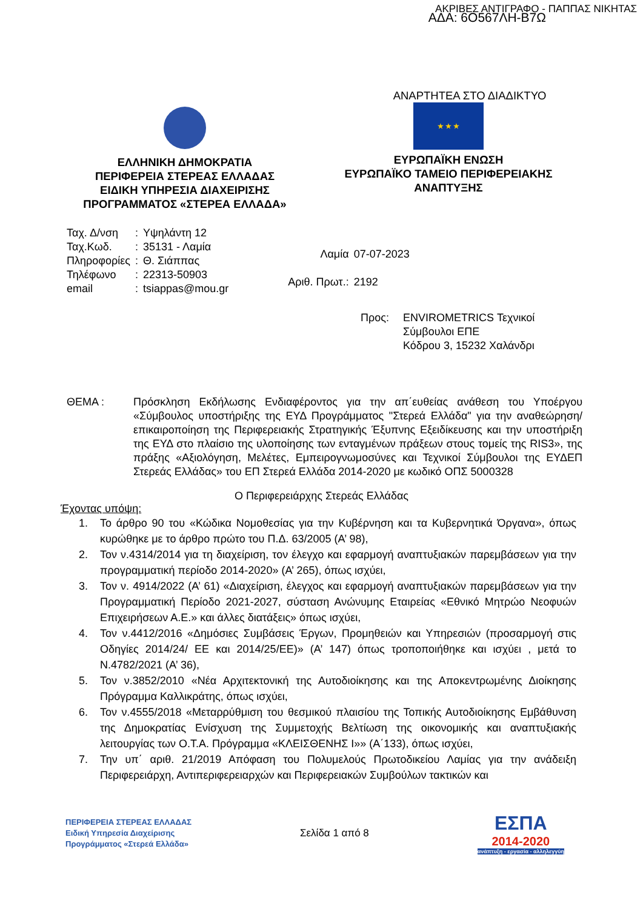ΑΚΡΙΒΕΣ ΑΝΤΙΓΡΑΦΟ - ΠΑΠΠΑΣ ΝΙΚΗΤΑΣ
ΑΔΑ: 6Ο567ΛΗ-Β7Ω
ΕΛΛΗΝΙΚΗ ΔΗΜΟΚΡΑΤΙΑ
ΠΕΡΙΦΕΡΕΙΑ ΣΤΕΡΕΑΣ ΕΛΛΑΔΑΣ
ΕΙΔΙΚΗ ΥΠΗΡΕΣΙΑ ΔΙΑΧΕΙΡΙΣΗΣ
ΠΡΟΓΡΑΜΜΑΤΟΣ «ΣΤΕΡΕΑ ΕΛΛΑΔΑ»
ΑΝΑΡΤΗΤΕΑ ΣΤΟ ΔΙΑΔΙΚΤΥΟ
★ ★ ★
ΕΥΡΩΠΑΪΚΗ ΕΝΩΣΗ
ΕΥΡΩΠΑΪΚΟ ΤΑΜΕΙΟ ΠΕΡΙΦΕΡΕΙΑΚΗΣ
ΑΝΑΠΤΥΞΗΣ
| Ταχ. Δ/νση | : | Υψηλάντη 12 |
| Ταχ.Κωδ. | : | 35131 - Λαμία |
| Πληροφορίες | : | Θ. Σιάππας |
| Τηλέφωνο | : | 22313-50903 |
| email | : | tsiappas@mou.gr |
| Λαμία | 07-07-2023 |
| Αριθ. Πρωτ.: | 2192 |
Προς: ENVIROMETRICS Τεχνικοί
Σύμβουλοι ΕΠΕ
Κόδρου 3, 15232 Χαλάνδρι
ΘΕΜΑ : Πρόσκληση Εκδήλωσης Ενδιαφέροντος για την απ΄ευθείας ανάθεση του Υποέργου «Σύμβουλος υποστήριξης της ΕΥΔ Προγράμματος "Στερεά Ελλάδα" για την αναθεώρηση/επικαιροποίηση της Περιφερειακής Στρατηγικής Έξυπνης Εξειδίκευσης και την υποστήριξη της ΕΥΔ στο πλαίσιο της υλοποίησης των ενταγμένων πράξεων στους τομείς της RIS3», της πράξης «Αξιολόγηση, Μελέτες, Εμπειρογνωμοσύνες και Τεχνικοί Σύμβουλοι της ΕΥΔΕΠ Στερεάς Ελλάδας» του ΕΠ Στερεά Ελλάδα 2014-2020 με κωδικό ΟΠΣ 5000328
Ο Περιφερειάρχης Στερεάς Ελλάδας
Έχοντας υπόψη:
1. Το άρθρο 90 του «Κώδικα Νομοθεσίας για την Κυβέρνηση και τα Κυβερνητικά Όργανα», όπως κυρώθηκε με το άρθρο πρώτο του Π.Δ. 63/2005 (Α’ 98),
2. Τον ν.4314/2014 για τη διαχείριση, τον έλεγχο και εφαρμογή αναπτυξιακών παρεμβάσεων για την προγραμματική περίοδο 2014-2020» (Α’ 265), όπως ισχύει,
3. Τον ν. 4914/2022 (Α’ 61) «Διαχείριση, έλεγχος και εφαρμογή αναπτυξιακών παρεμβάσεων για την Προγραμματική Περίοδο 2021-2027, σύσταση Ανώνυμης Εταιρείας «Εθνικό Μητρώο Νεοφυών Επιχειρήσεων Α.Ε.» και άλλες διατάξεις» όπως ισχύει,
4. Τον ν.4412/2016 «Δημόσιες Συμβάσεις Έργων, Προμηθειών και Υπηρεσιών (προσαρμογή στις Οδηγίες 2014/24/ ΕΕ και 2014/25/ΕΕ)» (Α’ 147) όπως τροποποιήθηκε και ισχύει , μετά το Ν.4782/2021 (Α’ 36),
5. Τον ν.3852/2010 «Νέα Αρχιτεκτονική της Αυτοδιοίκησης και της Αποκεντρωμένης Διοίκησης Πρόγραμμα Καλλικράτης, όπως ισχύει,
6. Τον ν.4555/2018 «Μεταρρύθμιση του θεσμικού πλαισίου της Τοπικής Αυτοδιοίκησης Εμβάθυνση της Δημοκρατίας Ενίσχυση της Συμμετοχής Βελτίωση της οικονομικής και αναπτυξιακής λειτουργίας των Ο.Τ.Α. Πρόγραμμα «ΚΛΕΙΣΘΕΝΗΣ Ι»» (Α΄133), όπως ισχύει,
7. Την υπ΄ αριθ. 21/2019 Απόφαση του Πολυμελούς Πρωτοδικείου Λαμίας για την ανάδειξη Περιφερειάρχη, Αντιπεριφερειαρχών και Περιφερειακών Συμβούλων τακτικών και
ΠΕΡΙΦΕΡΕΙΑ ΣΤΕΡΕΑΣ ΕΛΛΑΔΑΣ
Ειδική Υπηρεσία Διαχείρισης
Προγράμματος «Στερεά Ελλάδα»
Σελίδα 1 από 8
ΕΣΠΑ
2014-2020
ανάπτυξη - εργασία - αλληλεγγύη